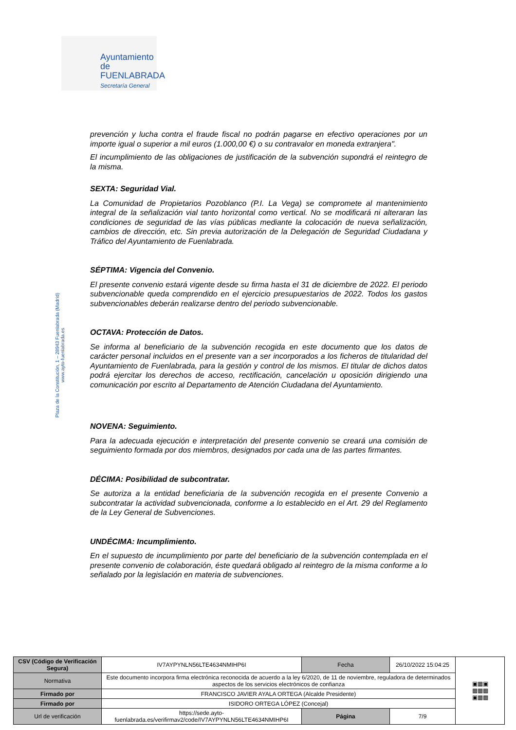Ayuntamiento de
FUENLABRADA
Secretaría General
Plaza de la Constitución, 1 – 28943 Fuenlabrada (Madrid)
www.ayto-fuenlabrada.es
prevención y lucha contra el fraude fiscal no podrán pagarse en efectivo operaciones por un importe igual o superior a mil euros (1.000,00 €) o su contravalor en moneda extranjera".
El incumplimiento de las obligaciones de justificación de la subvención supondrá el reintegro de la misma.
SEXTA: Seguridad Vial.
La Comunidad de Propietarios Pozoblanco (P.I. La Vega) se compromete al mantenimiento integral de la señalización vial tanto horizontal como vertical. No se modificará ni alteraran las condiciones de seguridad de las vías públicas mediante la colocación de nueva señalización, cambios de dirección, etc. Sin previa autorización de la Delegación de Seguridad Ciudadana y Tráfico del Ayuntamiento de Fuenlabrada.
SÉPTIMA: Vigencia del Convenio.
El presente convenio estará vigente desde su firma hasta el 31 de diciembre de 2022. El periodo subvencionable queda comprendido en el ejercicio presupuestarios de 2022. Todos los gastos subvencionables deberán realizarse dentro del periodo subvencionable.
OCTAVA: Protección de Datos.
Se informa al beneficiario de la subvención recogida en este documento que los datos de carácter personal incluidos en el presente van a ser incorporados a los ficheros de titularidad del Ayuntamiento de Fuenlabrada, para la gestión y control de los mismos. El titular de dichos datos podrá ejercitar los derechos de acceso, rectificación, cancelación u oposición dirigiendo una comunicación por escrito al Departamento de Atención Ciudadana del Ayuntamiento.
NOVENA: Seguimiento.
Para la adecuada ejecución e interpretación del presente convenio se creará una comisión de seguimiento formada por dos miembros, designados por cada una de las partes firmantes.
DÉCIMA: Posibilidad de subcontratar.
Se autoriza a la entidad beneficiaria de la subvención recogida en el presente Convenio a subcontratar la actividad subvencionada, conforme a lo establecido en el Art. 29 del Reglamento de la Ley General de Subvenciones.
UNDÉCIMA: Incumplimiento.
En el supuesto de incumplimiento por parte del beneficiario de la subvención contemplada en el presente convenio de colaboración, éste quedará obligado al reintegro de la misma conforme a lo señalado por la legislación en materia de subvenciones.
| CSV (Código de Verificación Segura) | IV7AYPYNLN56LTE4634NMIHP6I | Fecha | 26/10/2022 15:04:25 | ▣▦▣ ▦▦▦ ▣▦▦ |
| Normativa | Este documento incorpora firma electrónica reconocida de acuerdo a la ley 6/2020, de 11 de noviembre, reguladora de determinados aspectos de los servicios electrónicos de confianza | | | |
| Firmado por | FRANCISCO JAVIER AYALA ORTEGA (Alcalde Presidente) | | | |
| Firmado por | ISIDORO ORTEGA LÓPEZ (Concejal) | | | |
| Url de verificación | https://sede.ayto-fuenlabrada.es/verifirmav2/code/IV7AYPYNLN56LTE4634NMIHP6I | Página | 7/9 | |